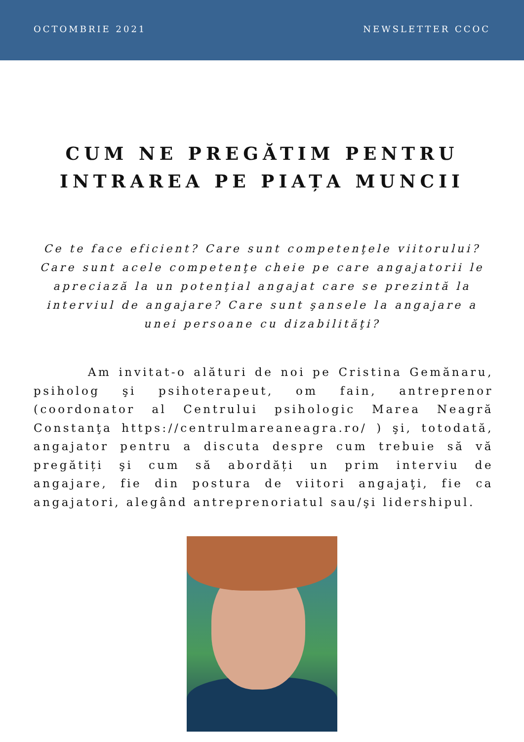OCTOMBRIE 2021 NEWSLETTER CCOC
CUM NE PREGĂTIM PENTRU
INTRAREA PE PIAȚA MUNCII
Ce te face eficient? Care sunt competenţele viitorului? Care sunt acele competenţe cheie pe care angajatorii le apreciază la un potenţial angajat care se prezintă la interviul de angajare? Care sunt şansele la angajare a unei persoane cu dizabilităţi?
Am invitat-o alături de noi pe Cristina Gemănaru, psiholog şi psihoterapeut, om fain, antreprenor (coordonator al Centrului psihologic Marea Neagră Constanţa https://centrulmareaneagra.ro/ ) şi, totodată, angajator pentru a discuta despre cum trebuie să vă pregătiți şi cum să abordăți un prim interviu de angajare, fie din postura de viitori angajaţi, fie ca angajatori, alegând antreprenoriatul sau/şi lidershipul.